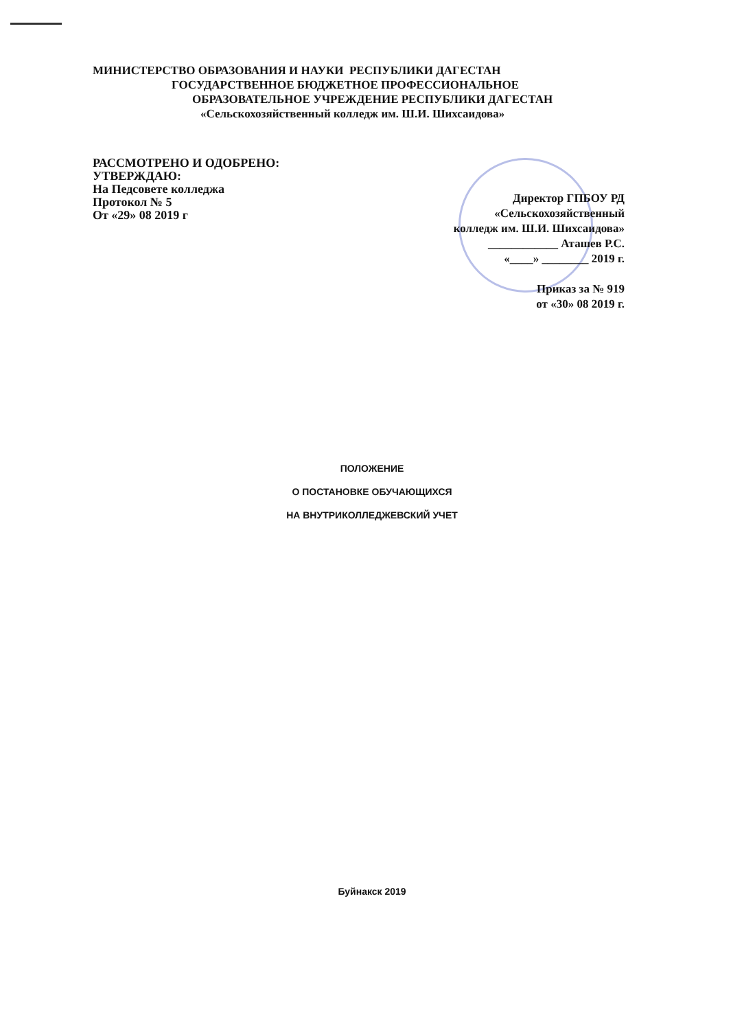МИНИСТЕРСТВО ОБРАЗОВАНИЯ И НАУКИ РЕСПУБЛИКИ ДАГЕСТАН
ГОСУДАРСТВЕННОЕ БЮДЖЕТНОЕ ПРОФЕССИОНАЛЬНОЕ
ОБРАЗОВАТЕЛЬНОЕ УЧРЕЖДЕНИЕ РЕСПУБЛИКИ ДАГЕСТАН
«Сельскохозяйственный колледж им. Ш.И. Шихсаидова»
РАССМОТРЕНО И ОДОБРЕНО:
УТВЕРЖДАЮ:
На Педсовете колледжа
Протокол № 5
От «29» 08 2019 г
Директор ГПБОУ РД
«Сельскохозяйственный
колледж им. Ш.И. Шихсаидова»
____________ Аташев Р.С.
«____» ________ 2019 г.
Приказ за № 919
от «30» 08 2019 г.
ПОЛОЖЕНИЕ
О ПОСТАНОВКЕ ОБУЧАЮЩИХСЯ
НА ВНУТРИКОЛЛЕДЖЕВСКИЙ УЧЕТ
Буйнакск 2019